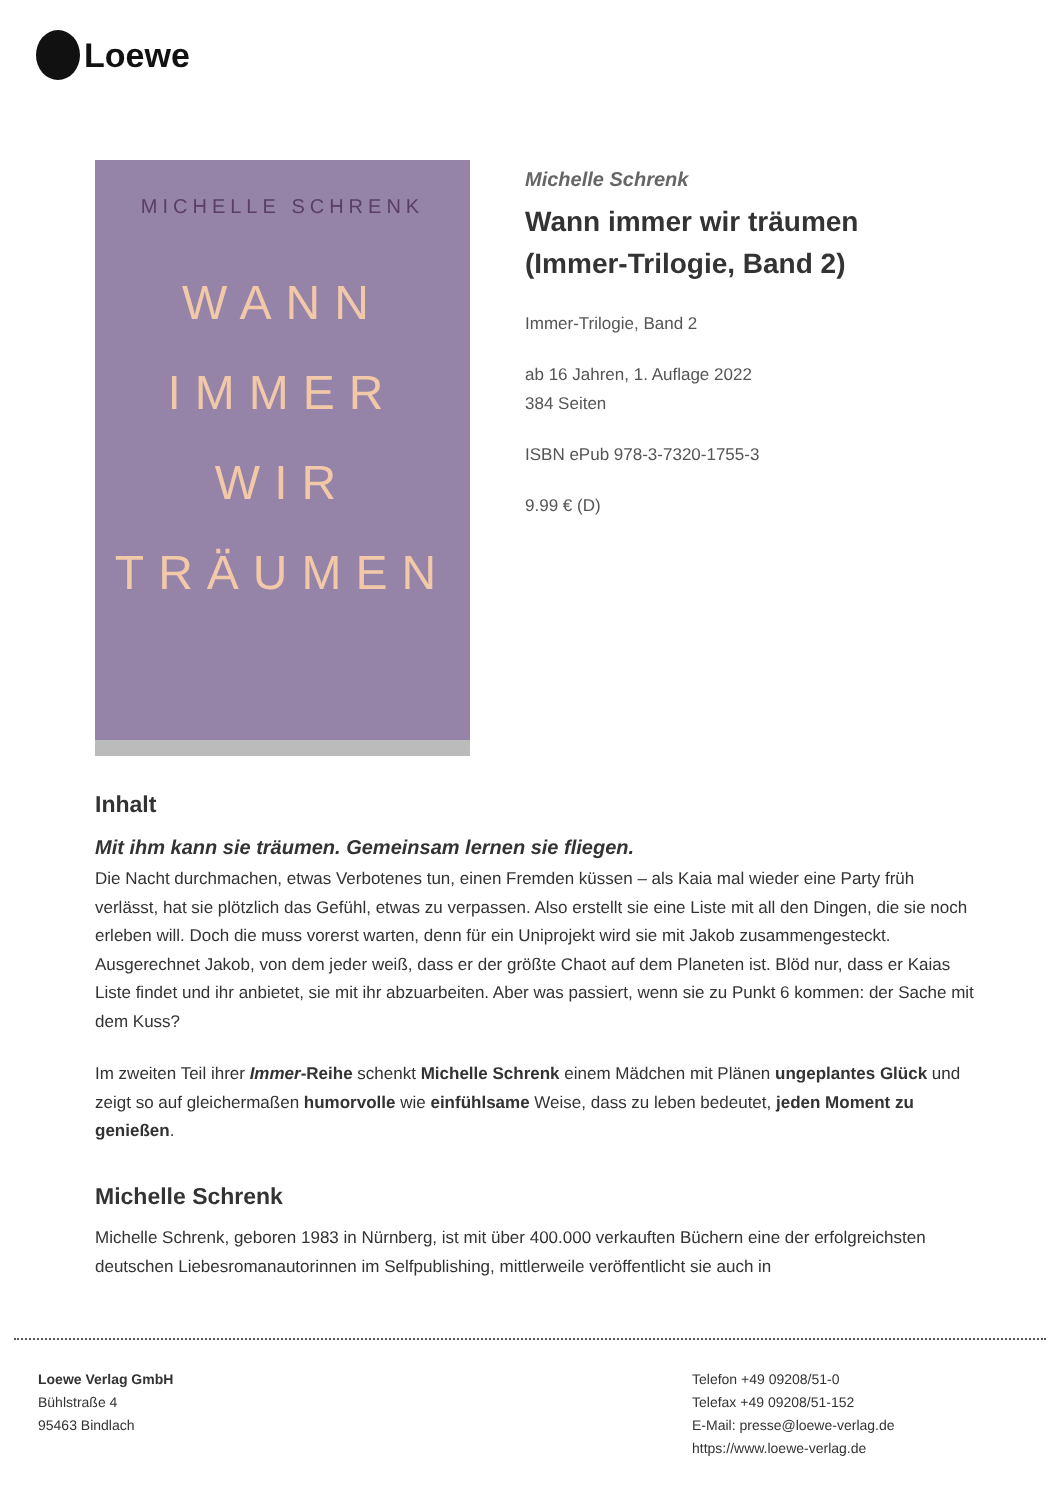Loewe
MICHELLE SCHRENK
WANN
IMMER
WIR
TRÄUMEN
Michelle Schrenk
Wann immer wir träumen
(Immer-Trilogie, Band 2)
Immer-Trilogie, Band 2
ab 16 Jahren, 1. Auflage 2022
384 Seiten
ISBN ePub 978-3-7320-1755-3
9.99 € (D)
Inhalt
Mit ihm kann sie träumen. Gemeinsam lernen sie fliegen.
Die Nacht durchmachen, etwas Verbotenes tun, einen Fremden küssen – als Kaia mal wieder eine Party früh verlässt, hat sie plötzlich das Gefühl, etwas zu verpassen. Also erstellt sie eine Liste mit all den Dingen, die sie noch erleben will. Doch die muss vorerst warten, denn für ein Uniprojekt wird sie mit Jakob zusammengesteckt. Ausgerechnet Jakob, von dem jeder weiß, dass er der größte Chaot auf dem Planeten ist. Blöd nur, dass er Kaias Liste findet und ihr anbietet, sie mit ihr abzuarbeiten. Aber was passiert, wenn sie zu Punkt 6 kommen: der Sache mit dem Kuss?
Im zweiten Teil ihrer Immer-Reihe schenkt Michelle Schrenk einem Mädchen mit Plänen ungeplantes Glück und zeigt so auf gleichermaßen humorvolle wie einfühlsame Weise, dass zu leben bedeutet, jeden Moment zu genießen.
Michelle Schrenk
Michelle Schrenk, geboren 1983 in Nürnberg, ist mit über 400.000 verkauften Büchern eine der erfolgreichsten deutschen Liebesromanautorinnen im Selfpublishing, mittlerweile veröffentlicht sie auch in
Loewe Verlag GmbH
Bühlstraße 4
95463 Bindlach
Telefon +49 09208/51-0
Telefax +49 09208/51-152
E-Mail: presse@loewe-verlag.de
https://www.loewe-verlag.de